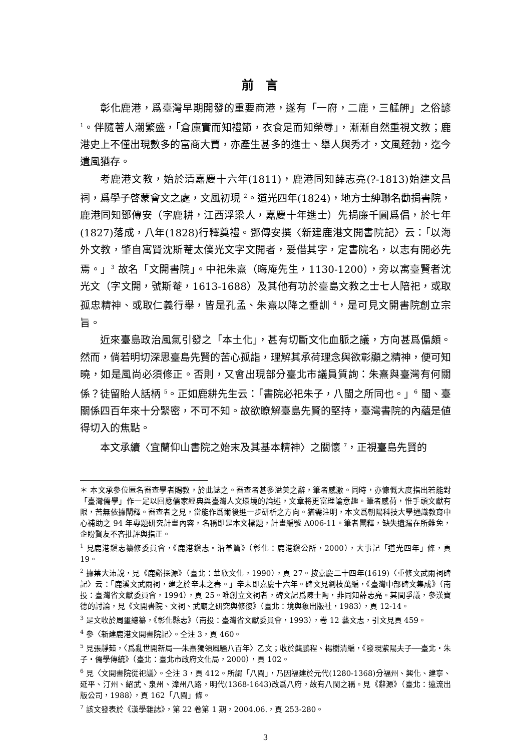前言
彰化鹿港，爲臺灣早期開發的重要商港，遂有「一府，二鹿，三艋舺」之俗諺 <sup>1</sup>。伴隨著人潮繁盛，「倉廩實而知禮節，衣食足而知榮辱」，漸漸自然重視文教；鹿港史上不僅出現數多的富商大賈，亦產生甚多的進士、舉人與秀才，文風蓬勃，迄今遺風猶存。
考鹿港文教，始於清嘉慶十六年(1811)，鹿港同知薛志亮(?-1813)始建文昌祠，爲學子啓蒙會文之處，文風初現 <sup>2</sup>。道光四年(1824)，地方士紳聯名勸捐書院，鹿港同知鄧傳安（字鹿耕，江西浮梁人，嘉慶十年進士）先捐廉千圓爲倡，於七年(1827)落成，八年(1828)行釋奠禮。鄧傳安撰〈新建鹿港文開書院記〉云：「以海外文教，肇自寓賢沈斯菴太僕光文字文開者，爰借其字，定書院名，以志有開必先焉。」<sup>3</sup> 故名「文開書院」。中祀朱熹（晦庵先生，1130-1200），旁以寓臺賢者沈光文（字文開，號斯菴，1613-1688）及其他有功於臺島文教之士七人陪祀，或取孤忠精神、或取仁義行舉，皆是孔孟、朱熹以降之垂訓 <sup>4</sup>，是可見文開書院創立宗旨。
近來臺島政治風氣引發之「本土化」，甚有切斷文化血脈之議，方向甚爲偏頗。然而，倘若明切深思臺島先賢的苦心孤詣，理解其承荷理念與欲彰顯之精神，便可知曉，如是風尚必須修正。否則，又會出現部分臺北市議員質詢：朱熹與臺灣有何關係？徒留貽人話柄 <sup>5</sup>。正如鹿耕先生云：「書院必祀朱子，八閩之所同也。」<sup>6</sup> 閩、臺關係四百年來十分緊密，不可不知。故欲瞭解臺島先賢的堅持，臺灣書院的內蘊是値得切入的焦點。
本文承續〈宜蘭仰山書院之始末及其基本精神〉之關懷 <sup>7</sup>，正視臺島先賢的
＊ 本文承參位匿名審查學者賜教，於此誌之。審查者甚多溢美之辭，筆者感激。同時，亦慷慨大度指出若能對「臺灣儒學」作一足以回應儒家經典與臺灣人文環境的論述，文章將更富理論意趣。筆者感荷，惟手頭文獻有限，苦無依據闡釋。審查者之見，當能作爲爾後進一步研析之方向。猶需注明，本文爲朝陽科技大學通識教育中心補助之 94 年專題研究計畫內容，名稱即是本文標題，計畫編號 A006-11。筆者闡釋，缺失遺漏在所難免，企盼賢友不吝批評與指正。
<sup>1</sup> 見鹿港鎭志纂修委員會，《鹿港鎭志・沿革篇》（彰化：鹿港鎭公所，2000），大事記「道光四年」條，頁 19。
<sup>2</sup> 據葉大沛說，見《鹿谿探源》（臺北：華欣文化，1990），頁 27。按嘉慶二十四年(1619)〈重修文武兩祠碑記〉云：「鹿溪文武兩祠，建之於辛未之春。」辛未即嘉慶十六年。碑文見劉枝萬編，《臺灣中部碑文集成》（南投：臺灣省文獻委員會，1994），頁 25。唯創立文祠者，碑文記爲陳士陶，非同知薛志亮。其間爭議，參漢寶德的討論，見《文開書院、文祠、武廟之研究與修復》（臺北：境與象出版社，1983），頁 12-14。
<sup>3</sup> 是文收於周璽總纂，《彰化縣志》（南投：臺灣省文獻委員會，1993），卷 12 藝文志，引文見頁 459。
<sup>4</sup> 參〈新建鹿港文開書院記〉。仝注 3，頁 460。
<sup>5</sup> 見張靜茹，〈爲亂世開新局──朱熹獨領風騷八百年〉乙文；收於龔鵬程、楊樹清編，《發現紫陽夫子──臺北・朱子・儒學傳統》（臺北：臺北市政府文化局，2000），頁 102。
<sup>6</sup> 見〈文開書院從祀議〉。仝注 3，頁 412。所謂「八閩」，乃因福建於元代(1280-1368)分福州、興化、建寧、延平、汀州、紹武、泉州、漳州八路，明代(1368-1643)改爲八府，故有八閩之稱。見《辭源》（臺北：遠流出版公司，1988），頁 162「八閩」條。
<sup>7</sup> 該文發表於《漢學雜誌》，第 22 卷第 1 期，2004.06.，頁 253-280。
3